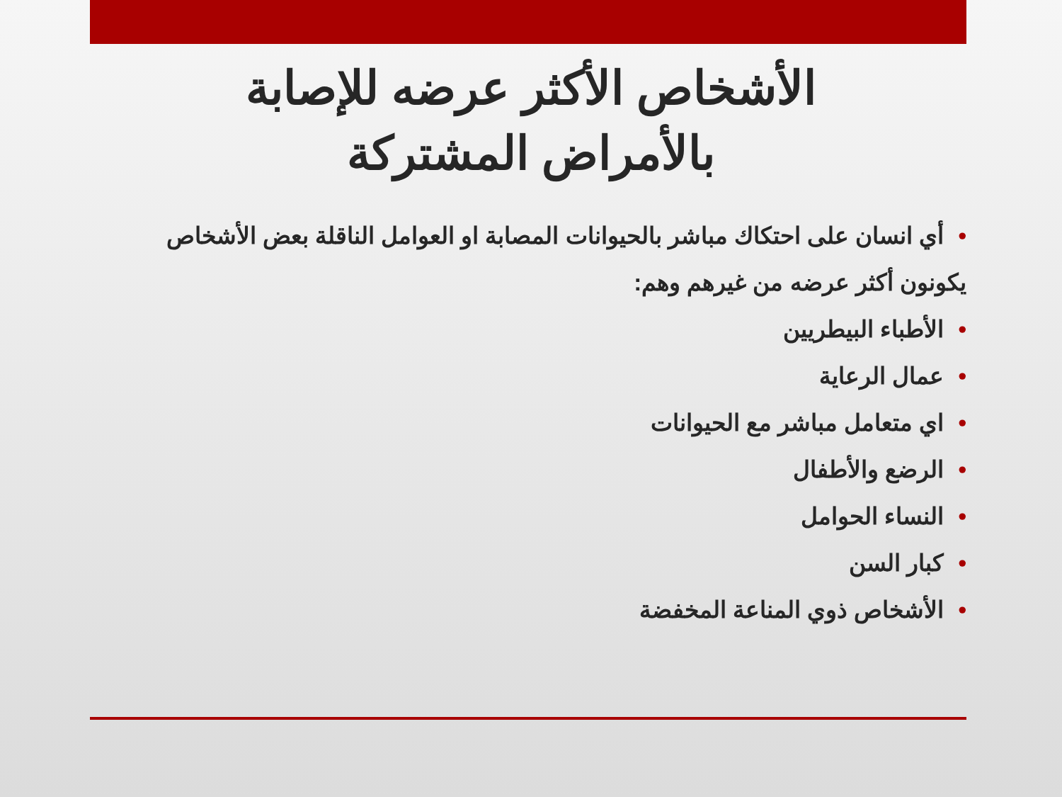الأشخاص الأكثر عرضه للإصابة
بالأمراض المشتركة
•أي انسان على احتكاك مباشر بالحيوانات المصابة او العوامل الناقلة بعض الأشخاص يكونون أكثر عرضه من غيرهم وهم:
•الأطباء البيطريين
•عمال الرعاية
•اي متعامل مباشر مع الحيوانات
•الرضع والأطفال
•النساء الحوامل
•كبار السن
•الأشخاص ذوي المناعة المخفضة